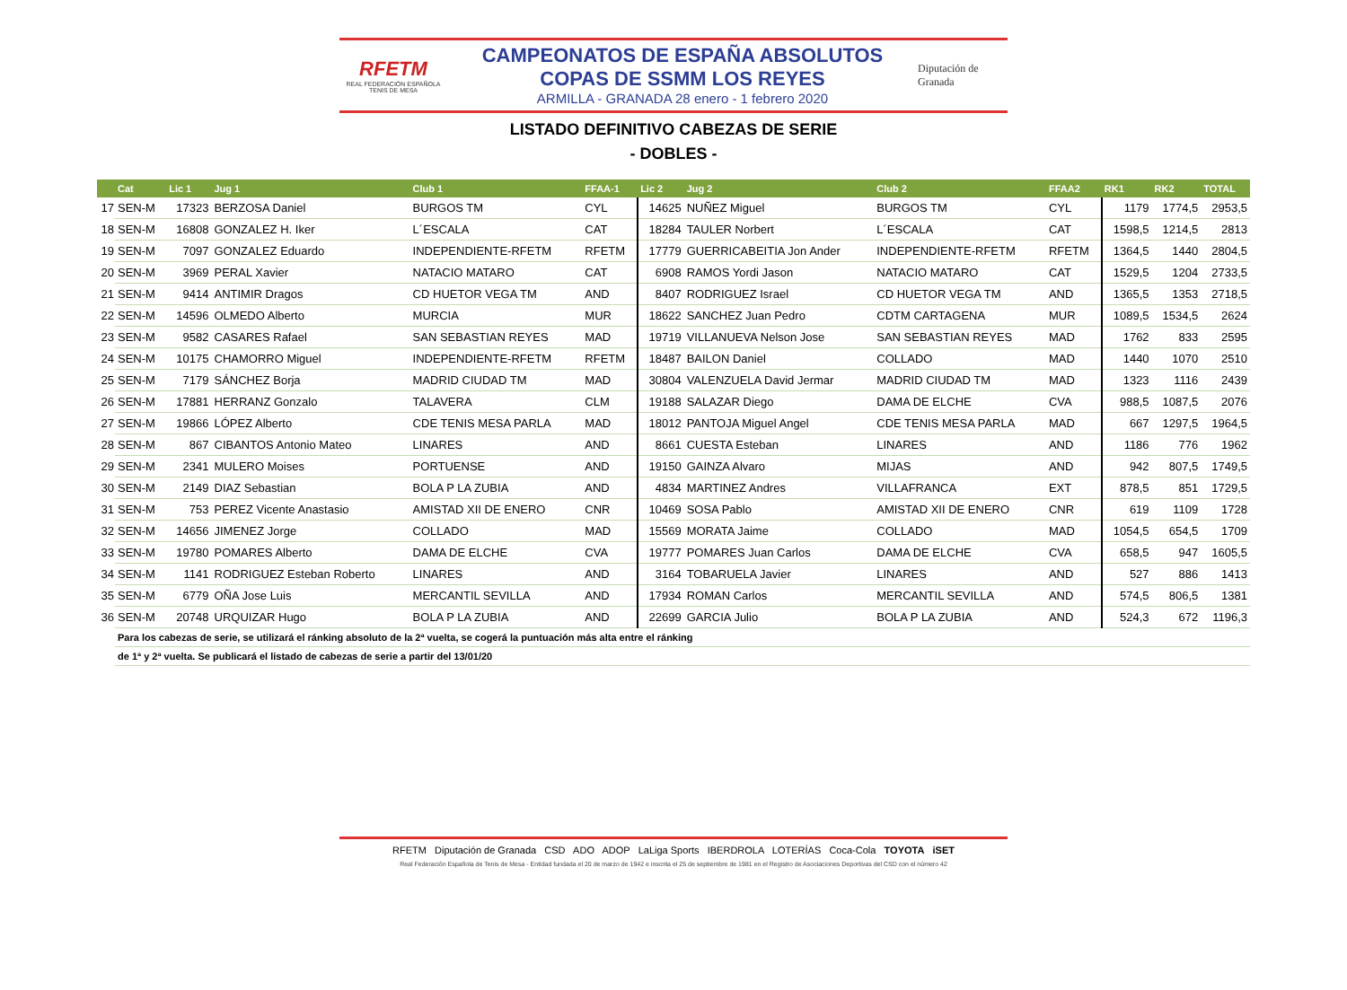RFETM
REAL FEDERACIÓN ESPAÑOLA TENIS DE MESA
CAMPEONATOS DE ESPAÑA ABSOLUTOS
COPAS DE SSMM LOS REYES
ARMILLA - GRANADA 28 enero - 1 febrero 2020
Diputación de Granada
LISTADO DEFINITIVO CABEZAS DE SERIE
- DOBLES -
| | Cat | Lic 1 | Jug 1 | Club 1 | FFAA-1 | Lic 2 | Jug 2 | Club 2 | FFAA2 | RK1 | RK2 | TOTAL |
| --- | --- | --- | --- | --- | --- | --- | --- | --- | --- | --- | --- | --- |
| 17 | SEN-M | 17323 | BERZOSA Daniel | BURGOS TM | CYL | 14625 | NUÑEZ Miguel | BURGOS TM | CYL | 1179 | 1774,5 | 2953,5 |
| 18 | SEN-M | 16808 | GONZALEZ H. Iker | L´ESCALA | CAT | 18284 | TAULER Norbert | L´ESCALA | CAT | 1598,5 | 1214,5 | 2813 |
| 19 | SEN-M | 7097 | GONZALEZ Eduardo | INDEPENDIENTE-RFETM | RFETM | 17779 | GUERRICABEITIA Jon Ander | INDEPENDIENTE-RFETM | RFETM | 1364,5 | 1440 | 2804,5 |
| 20 | SEN-M | 3969 | PERAL Xavier | NATACIO MATARO | CAT | 6908 | RAMOS Yordi Jason | NATACIO MATARO | CAT | 1529,5 | 1204 | 2733,5 |
| 21 | SEN-M | 9414 | ANTIMIR Dragos | CD HUETOR VEGA TM | AND | 8407 | RODRIGUEZ Israel | CD HUETOR VEGA TM | AND | 1365,5 | 1353 | 2718,5 |
| 22 | SEN-M | 14596 | OLMEDO Alberto | MURCIA | MUR | 18622 | SANCHEZ Juan Pedro | CDTM CARTAGENA | MUR | 1089,5 | 1534,5 | 2624 |
| 23 | SEN-M | 9582 | CASARES Rafael | SAN SEBASTIAN REYES | MAD | 19719 | VILLANUEVA Nelson Jose | SAN SEBASTIAN REYES | MAD | 1762 | 833 | 2595 |
| 24 | SEN-M | 10175 | CHAMORRO Miguel | INDEPENDIENTE-RFETM | RFETM | 18487 | BAILON Daniel | COLLADO | MAD | 1440 | 1070 | 2510 |
| 25 | SEN-M | 7179 | SÁNCHEZ Borja | MADRID CIUDAD TM | MAD | 30804 | VALENZUELA David Jermar | MADRID CIUDAD TM | MAD | 1323 | 1116 | 2439 |
| 26 | SEN-M | 17881 | HERRANZ Gonzalo | TALAVERA | CLM | 19188 | SALAZAR Diego | DAMA DE ELCHE | CVA | 988,5 | 1087,5 | 2076 |
| 27 | SEN-M | 19866 | LÓPEZ Alberto | CDE TENIS MESA PARLA | MAD | 18012 | PANTOJA Miguel Angel | CDE TENIS MESA PARLA | MAD | 667 | 1297,5 | 1964,5 |
| 28 | SEN-M | 867 | CIBANTOS Antonio Mateo | LINARES | AND | 8661 | CUESTA Esteban | LINARES | AND | 1186 | 776 | 1962 |
| 29 | SEN-M | 2341 | MULERO Moises | PORTUENSE | AND | 19150 | GAINZA Alvaro | MIJAS | AND | 942 | 807,5 | 1749,5 |
| 30 | SEN-M | 2149 | DIAZ Sebastian | BOLA P LA ZUBIA | AND | 4834 | MARTINEZ Andres | VILLAFRANCA | EXT | 878,5 | 851 | 1729,5 |
| 31 | SEN-M | 753 | PEREZ Vicente Anastasio | AMISTAD XII DE ENERO | CNR | 10469 | SOSA Pablo | AMISTAD XII DE ENERO | CNR | 619 | 1109 | 1728 |
| 32 | SEN-M | 14656 | JIMENEZ Jorge | COLLADO | MAD | 15569 | MORATA Jaime | COLLADO | MAD | 1054,5 | 654,5 | 1709 |
| 33 | SEN-M | 19780 | POMARES Alberto | DAMA DE ELCHE | CVA | 19777 | POMARES Juan Carlos | DAMA DE ELCHE | CVA | 658,5 | 947 | 1605,5 |
| 34 | SEN-M | 1141 | RODRIGUEZ Esteban Roberto | LINARES | AND | 3164 | TOBARUELA Javier | LINARES | AND | 527 | 886 | 1413 |
| 35 | SEN-M | 6779 | OÑA Jose Luis | MERCANTIL SEVILLA | AND | 17934 | ROMAN Carlos | MERCANTIL SEVILLA | AND | 574,5 | 806,5 | 1381 |
| 36 | SEN-M | 20748 | URQUIZAR Hugo | BOLA P LA ZUBIA | AND | 22699 | GARCIA Julio | BOLA P LA ZUBIA | AND | 524,3 | 672 | 1196,3 |
| | Para los cabezas de serie, se utilizará el ránking absoluto de la 2ª vuelta, se cogerá la puntuación más alta entre el ránking | | | | | | | | | | | |
| | de 1ª y 2ª vuelta. Se publicará el listado de cabezas de serie a partir del 13/01/20 | | | | | | | | | | | |
RFETM Diputación de Granada CSD ADO ADOP LaLiga Sports IBERDROLA LOTERÍAS Coca-Cola TOYOTA iSET
Real Federación Española de Tenis de Mesa - Entidad fundada el 20 de marzo de 1942 e inscrita el 25 de septiembre de 1981 en el Registro de Asociaciones Deportivas del CSD con el número 42